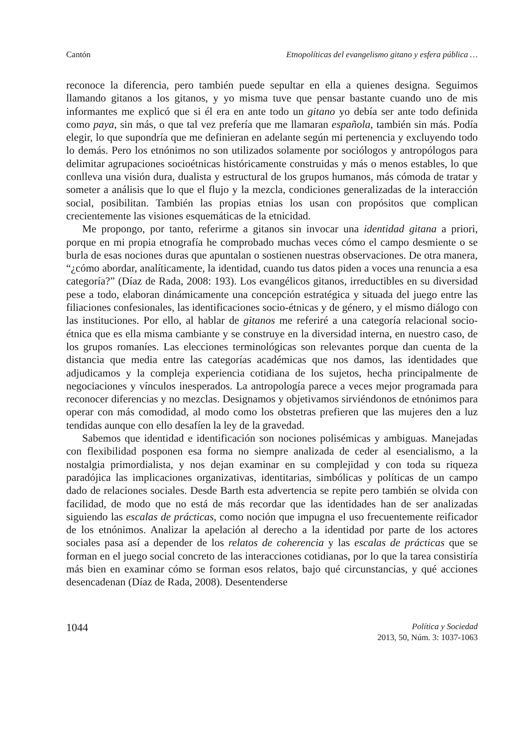Cantón Etnopolíticas del evangelismo gitano y esfera pública …
reconoce la diferencia, pero también puede sepultar en ella a quienes designa. Seguimos llamando gitanos a los gitanos, y yo misma tuve que pensar bastante cuando uno de mis informantes me explicó que si él era en ante todo un gitano yo debía ser ante todo definida como paya, sin más, o que tal vez prefería que me llamaran española, también sin más. Podía elegir, lo que supondría que me definieran en adelante según mi pertenencia y excluyendo todo lo demás. Pero los etnónimos no son utilizados solamente por sociólogos y antropólogos para delimitar agrupaciones socioétnicas históricamente construidas y más o menos estables, lo que conlleva una visión dura, dualista y estructural de los grupos humanos, más cómoda de tratar y someter a análisis que lo que el flujo y la mezcla, condiciones generalizadas de la interacción social, posibilitan. También las propias etnias los usan con propósitos que complican crecientemente las visiones esquemáticas de la etnicidad.
Me propongo, por tanto, referirme a gitanos sin invocar una identidad gitana a priori, porque en mi propia etnografía he comprobado muchas veces cómo el campo desmiente o se burla de esas nociones duras que apuntalan o sostienen nuestras observaciones. De otra manera, “¿cómo abordar, analíticamente, la identidad, cuando tus datos piden a voces una renuncia a esa categoría?” (Díaz de Rada, 2008: 193). Los evangélicos gitanos, irreductibles en su diversidad pese a todo, elaboran dinámicamente una concepción estratégica y situada del juego entre las filiaciones confesionales, las identificaciones socio-étnicas y de género, y el mismo diálogo con las instituciones. Por ello, al hablar de gitanos me referiré a una categoría relacional socio-étnica que es ella misma cambiante y se construye en la diversidad interna, en nuestro caso, de los grupos romaníes. Las elecciones terminológicas son relevantes porque dan cuenta de la distancia que media entre las categorías académicas que nos damos, las identidades que adjudicamos y la compleja experiencia cotidiana de los sujetos, hecha principalmente de negociaciones y vínculos inesperados. La antropología parece a veces mejor programada para reconocer diferencias y no mezclas. Designamos y objetivamos sirviéndonos de etnónimos para operar con más comodidad, al modo como los obstetras prefieren que las mujeres den a luz tendidas aunque con ello desafíen la ley de la gravedad.
Sabemos que identidad e identificación son nociones polisémicas y ambiguas. Manejadas con flexibilidad posponen esa forma no siempre analizada de ceder al esencialismo, a la nostalgia primordialista, y nos dejan examinar en su complejidad y con toda su riqueza paradójica las implicaciones organizativas, identitarias, simbólicas y políticas de un campo dado de relaciones sociales. Desde Barth esta advertencia se repite pero también se olvida con facilidad, de modo que no está de más recordar que las identidades han de ser analizadas siguiendo las escalas de prácticas, como noción que impugna el uso frecuentemente reificador de los etnónimos. Analizar la apelación al derecho a la identidad por parte de los actores sociales pasa así a depender de los relatos de coherencia y las escalas de prácticas que se forman en el juego social concreto de las interacciones cotidianas, por lo que la tarea consistiría más bien en examinar cómo se forman esos relatos, bajo qué circunstancias, y qué acciones desencadenan (Díaz de Rada, 2008). Desentenderse
1044
Política y Sociedad
2013, 50, Núm. 3: 1037-1063